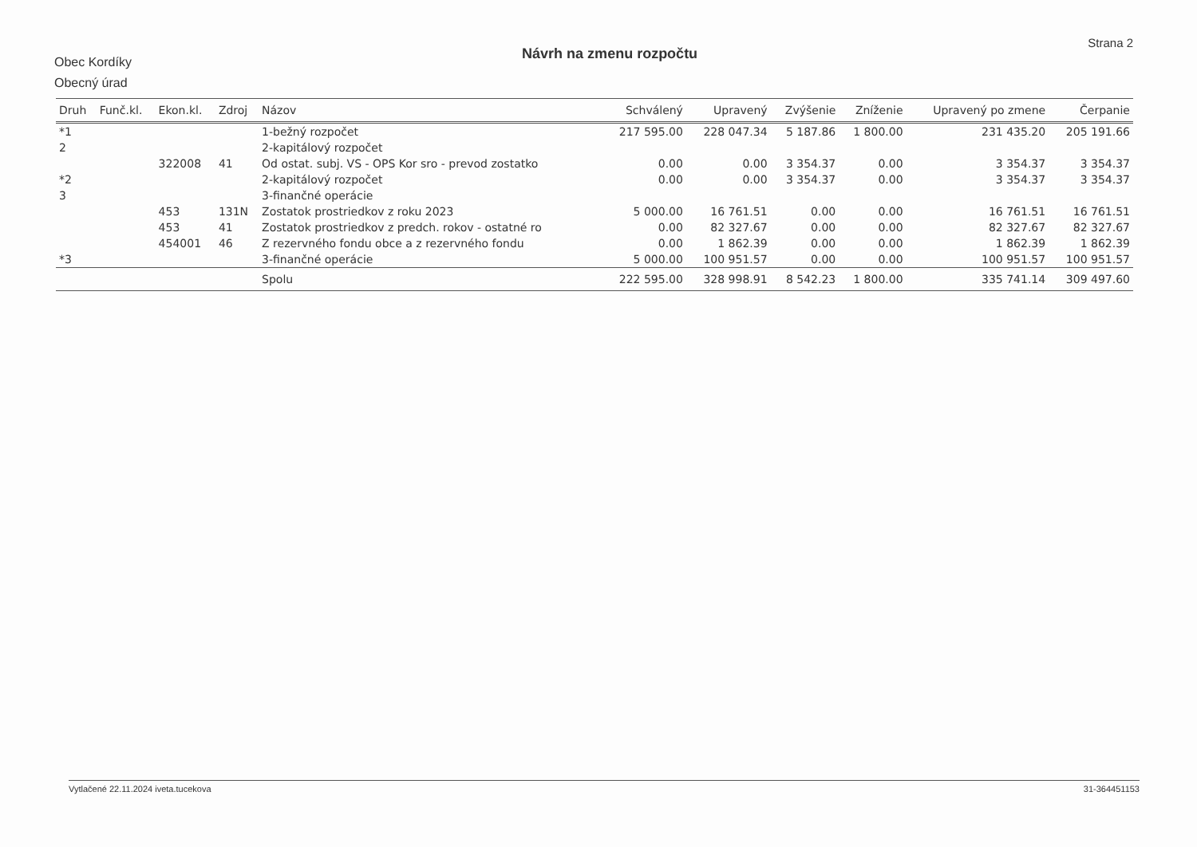Obec Kordíky
Obecný úrad
Návrh na zmenu rozpočtu
Strana 2
| Druh | Funč.kl. | Ekon.kl. | Zdroj | Názov | Schválený | Upravený | Zvýšenie | Zníženie | Upravený po zmene | Čerpanie |
| --- | --- | --- | --- | --- | --- | --- | --- | --- | --- | --- |
| *1 | | | | 1-bežný rozpočet | 217 595.00 | 228 047.34 | 5 187.86 | 1 800.00 | 231 435.20 | 205 191.66 |
| 2 | | | | 2-kapitálový rozpočet | | | | | | |
| | | 322008 | 41 | Od ostat. subj. VS - OPS Kor sro - prevod zostatko | 0.00 | 0.00 | 3 354.37 | 0.00 | 3 354.37 | 3 354.37 |
| *2 | | | | 2-kapitálový rozpočet | 0.00 | 0.00 | 3 354.37 | 0.00 | 3 354.37 | 3 354.37 |
| 3 | | | | 3-finančné operácie | | | | | | |
| | | 453 | 131N | Zostatok prostriedkov z roku 2023 | 5 000.00 | 16 761.51 | 0.00 | 0.00 | 16 761.51 | 16 761.51 |
| | | 453 | 41 | Zostatok prostriedkov z predch. rokov - ostatné ro | 0.00 | 82 327.67 | 0.00 | 0.00 | 82 327.67 | 82 327.67 |
| | | 454001 | 46 | Z rezervného fondu obce a z rezervného fondu | 0.00 | 1 862.39 | 0.00 | 0.00 | 1 862.39 | 1 862.39 |
| *3 | | | | 3-finančné operácie | 5 000.00 | 100 951.57 | 0.00 | 0.00 | 100 951.57 | 100 951.57 |
| | | | | Spolu | 222 595.00 | 328 998.91 | 8 542.23 | 1 800.00 | 335 741.14 | 309 497.60 |
Vytlačené 22.11.2024 iveta.tucekova 31-364451153